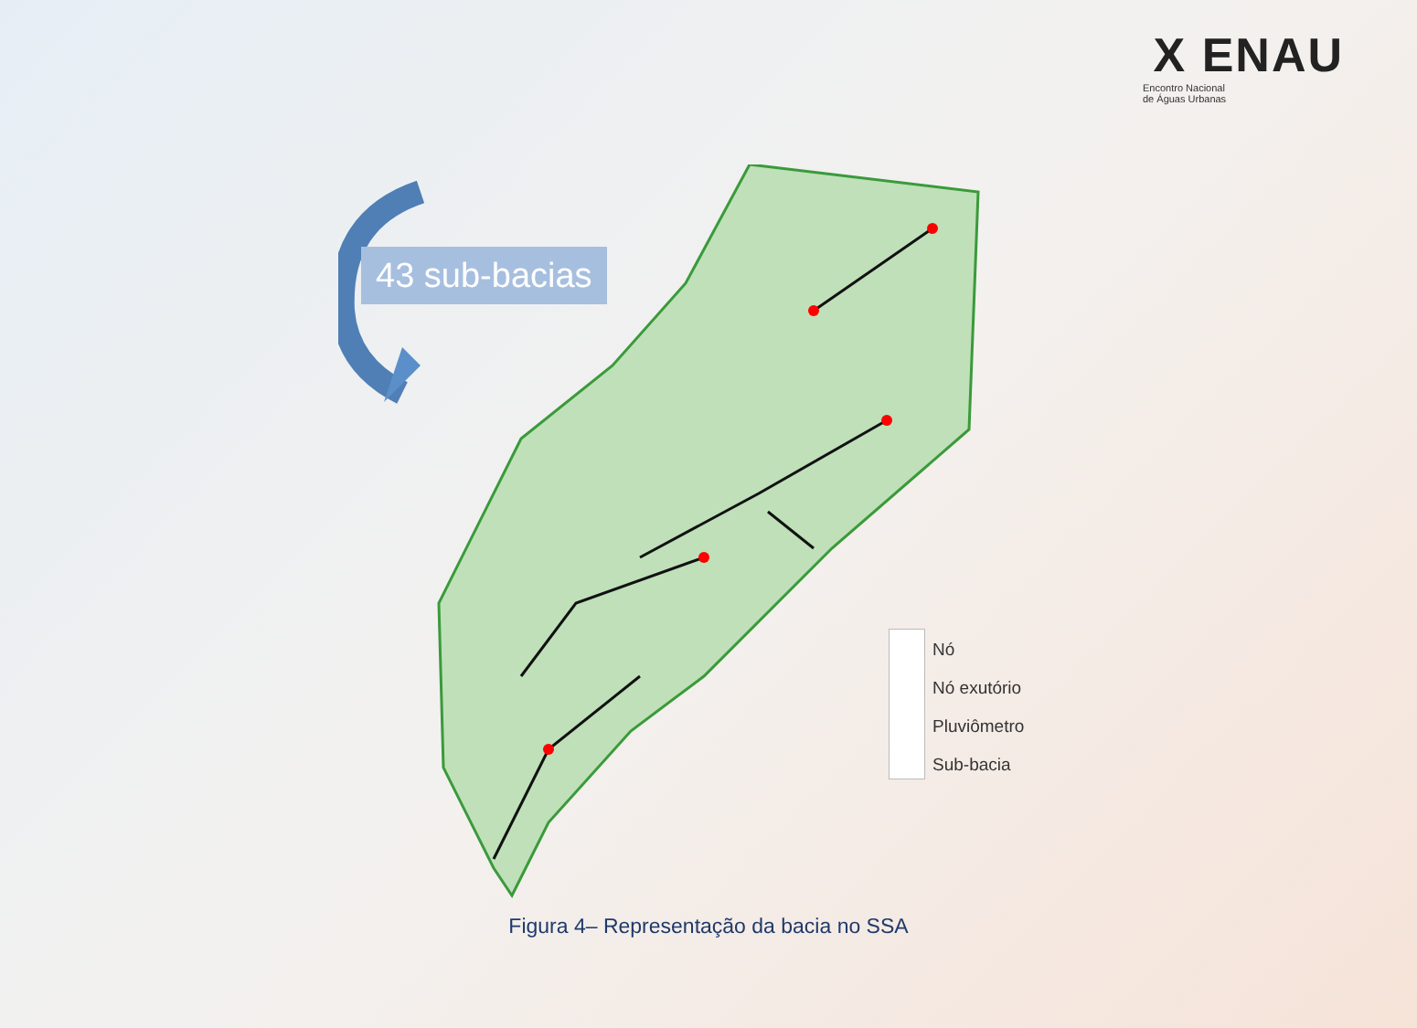X ENAU
Encontro Nacional
de Águas Urbanas
43 sub-bacias
Nó
Nó exutório
Pluviômetro
Sub-bacia
Figura 4– Representação da bacia no SSA